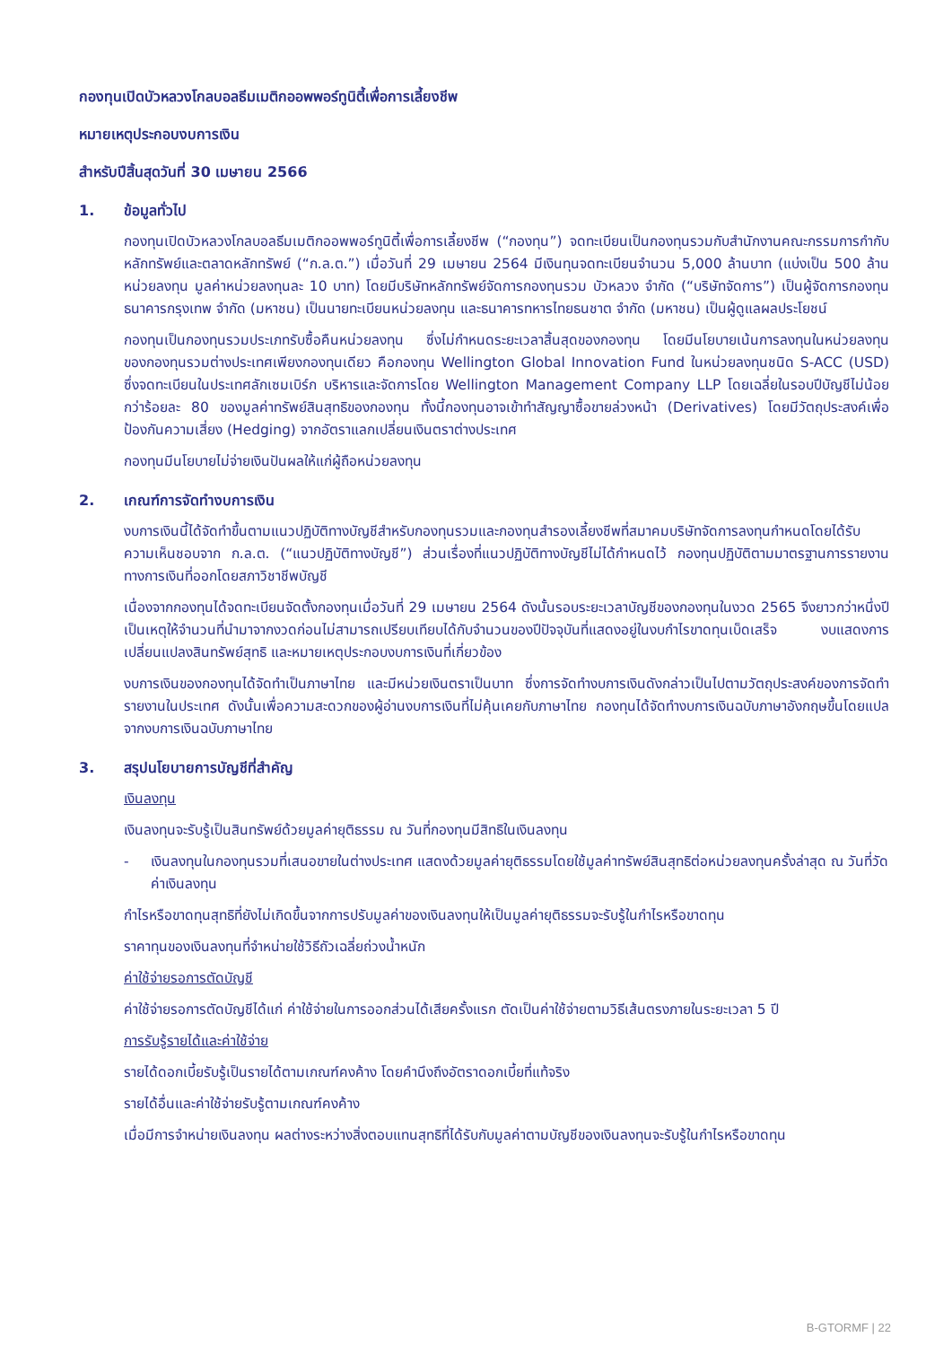กองทุนเปิดบัวหลวงโกลบอลธีมเมติกออพพอร์ทูนิตี้เพื่อการเลี้ยงชีพ
หมายเหตุประกอบงบการเงิน
สำหรับปีสิ้นสุดวันที่ 30 เมษายน 2566
1. ข้อมูลทั่วไป
กองทุนเปิดบัวหลวงโกลบอลธีมเมติกออพพอร์ทูนิตี้เพื่อการเลี้ยงชีพ (“กองทุน”) จดทะเบียนเป็นกองทุนรวมกับสำนักงานคณะกรรมการกำกับหลักทรัพย์และตลาดหลักทรัพย์ (“ก.ล.ต.”) เมื่อวันที่ 29 เมษายน 2564 มีเงินทุนจดทะเบียนจำนวน 5,000 ล้านบาท (แบ่งเป็น 500 ล้านหน่วยลงทุน มูลค่าหน่วยลงทุนละ 10 บาท) โดยมีบริษัทหลักทรัพย์จัดการกองทุนรวม บัวหลวง จำกัด (“บริษัทจัดการ”) เป็นผู้จัดการกองทุน ธนาคารกรุงเทพ จำกัด (มหาชน) เป็นนายทะเบียนหน่วยลงทุน และธนาคารทหารไทยธนชาต จำกัด (มหาชน) เป็นผู้ดูแลผลประโยชน์
กองทุนเป็นกองทุนรวมประเภทรับซื้อคืนหน่วยลงทุน ซึ่งไม่กำหนดระยะเวลาสิ้นสุดของกองทุน โดยมีนโยบายเน้นการลงทุนในหน่วยลงทุนของกองทุนรวมต่างประเทศเพียงกองทุนเดียว คือกองทุน Wellington Global Innovation Fund ในหน่วยลงทุนชนิด S-ACC (USD) ซึ่งจดทะเบียนในประเทศลักเซมเบิร์ก บริหารและจัดการโดย Wellington Management Company LLP โดยเฉลี่ยในรอบปีบัญชีไม่น้อยกว่าร้อยละ 80 ของมูลค่าทรัพย์สินสุทธิของกองทุน ทั้งนี้กองทุนอาจเข้าทำสัญญาซื้อขายล่วงหน้า (Derivatives) โดยมีวัตถุประสงค์เพื่อป้องกันความเสี่ยง (Hedging) จากอัตราแลกเปลี่ยนเงินตราต่างประเทศ
กองทุนมีนโยบายไม่จ่ายเงินปันผลให้แก่ผู้ถือหน่วยลงทุน
2. เกณฑ์การจัดทำงบการเงิน
งบการเงินนี้ได้จัดทำขึ้นตามแนวปฏิบัติทางบัญชีสำหรับกองทุนรวมและกองทุนสำรองเลี้ยงชีพที่สมาคมบริษัทจัดการลงทุนกำหนดโดยได้รับความเห็นชอบจาก ก.ล.ต. (“แนวปฏิบัติทางบัญชี”) ส่วนเรื่องที่แนวปฏิบัติทางบัญชีไม่ได้กำหนดไว้ กองทุนปฏิบัติตามมาตรฐานการรายงานทางการเงินที่ออกโดยสภาวิชาชีพบัญชี
เนื่องจากกองทุนได้จดทะเบียนจัดตั้งกองทุนเมื่อวันที่ 29 เมษายน 2564 ดังนั้นรอบระยะเวลาบัญชีของกองทุนในงวด 2565 จึงยาวกว่าหนึ่งปี เป็นเหตุให้จำนวนที่นำมาจากงวดก่อนไม่สามารถเปรียบเทียบได้กับจำนวนของปีปัจจุบันที่แสดงอยู่ในงบกำไรขาดทุนเบ็ดเสร็จ งบแสดงการเปลี่ยนแปลงสินทรัพย์สุทธิ และหมายเหตุประกอบงบการเงินที่เกี่ยวข้อง
งบการเงินของกองทุนได้จัดทำเป็นภาษาไทย และมีหน่วยเงินตราเป็นบาท ซึ่งการจัดทำงบการเงินดังกล่าวเป็นไปตามวัตถุประสงค์ของการจัดทำรายงานในประเทศ ดังนั้นเพื่อความสะดวกของผู้อ่านงบการเงินที่ไม่คุ้นเคยกับภาษาไทย กองทุนได้จัดทำงบการเงินฉบับภาษาอังกฤษขึ้นโดยแปลจากงบการเงินฉบับภาษาไทย
3. สรุปนโยบายการบัญชีที่สำคัญ
เงินลงทุน
เงินลงทุนจะรับรู้เป็นสินทรัพย์ด้วยมูลค่ายุติธรรม ณ วันที่กองทุนมีสิทธิในเงินลงทุน
- เงินลงทุนในกองทุนรวมที่เสนอขายในต่างประเทศ แสดงด้วยมูลค่ายุติธรรมโดยใช้มูลค่าทรัพย์สินสุทธิต่อหน่วยลงทุนครั้งล่าสุด ณ วันที่วัดค่าเงินลงทุน
กำไรหรือขาดทุนสุทธิที่ยังไม่เกิดขึ้นจากการปรับมูลค่าของเงินลงทุนให้เป็นมูลค่ายุติธรรมจะรับรู้ในกำไรหรือขาดทุน
ราคาทุนของเงินลงทุนที่จำหน่ายใช้วิธีถัวเฉลี่ยถ่วงน้ำหนัก
ค่าใช้จ่ายรอการตัดบัญชี
ค่าใช้จ่ายรอการตัดบัญชีได้แก่ ค่าใช้จ่ายในการออกส่วนได้เสียครั้งแรก ตัดเป็นค่าใช้จ่ายตามวิธีเส้นตรงภายในระยะเวลา 5 ปี
การรับรู้รายได้และค่าใช้จ่าย
รายได้ดอกเบี้ยรับรู้เป็นรายได้ตามเกณฑ์คงค้าง โดยคำนึงถึงอัตราดอกเบี้ยที่แท้จริง
รายได้อื่นและค่าใช้จ่ายรับรู้ตามเกณฑ์คงค้าง
เมื่อมีการจำหน่ายเงินลงทุน ผลต่างระหว่างสิ่งตอบแทนสุทธิที่ได้รับกับมูลค่าตามบัญชีของเงินลงทุนจะรับรู้ในกำไรหรือขาดทุน
B-GTORMF | 22